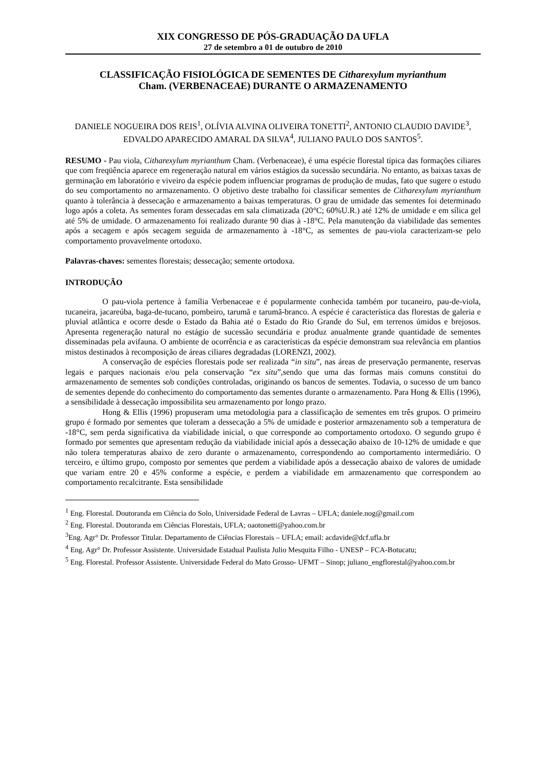XIX CONGRESSO DE PÓS-GRADUAÇÃO DA UFLA
27 de setembro a 01 de outubro de 2010
CLASSIFICAÇÃO FISIOLÓGICA DE SEMENTES DE Citharexylum myrianthum
Cham. (VERBENACEAE) DURANTE O ARMAZENAMENTO
DANIELE NOGUEIRA DOS REIS<sup>1</sup>, OLÍVIA ALVINA OLIVEIRA TONETTI<sup>2</sup>, ANTONIO CLAUDIO DAVIDE<sup>3</sup>, EDVALDO APARECIDO AMARAL DA SILVA<sup>4</sup>, JULIANO PAULO DOS SANTOS<sup>5</sup>.
RESUMO - Pau viola, Citharexylum myrianthum Cham. (Verbenaceae), é uma espécie florestal típica das formações ciliares que com freqüência aparece em regeneração natural em vários estágios da sucessão secundária. No entanto, as baixas taxas de germinação em laboratório e viveiro da espécie podem influenciar programas de produção de mudas, fato que sugere o estudo do seu comportamento no armazenamento. O objetivo deste trabalho foi classificar sementes de Citharexylum myrianthum quanto à tolerância à dessecação e armazenamento a baixas temperaturas. O grau de umidade das sementes foi determinado logo após a coleta. As sementes foram dessecadas em sala climatizada (20°C; 60%U.R.) até 12% de umidade e em sílica gel até 5% de umidade. O armazenamento foi realizado durante 90 dias à -18°C. Pela manutenção da viabilidade das sementes após a secagem e após secagem seguida de armazenamento à -18°C, as sementes de pau-viola caracterizam-se pelo comportamento provavelmente ortodoxo.
Palavras-chaves: sementes florestais; dessecação; semente ortodoxa.
INTRODUÇÃO
O pau-viola pertence à família Verbenaceae e é popularmente conhecida também por tucaneiro, pau-de-viola, tucaneira, jacareúba, baga-de-tucano, pombeiro, tarumã e tarumã-branco. A espécie é característica das florestas de galeria e pluvial atlântica e ocorre desde o Estado da Bahia até o Estado do Rio Grande do Sul, em terrenos úmidos e brejosos. Apresenta regeneração natural no estágio de sucessão secundária e produz anualmente grande quantidade de sementes disseminadas pela avifauna. O ambiente de ocorrência e as características da espécie demonstram sua relevância em plantios mistos destinados à recomposição de áreas ciliares degradadas (LORENZI, 2002).
A conservação de espécies florestais pode ser realizada “in situ”, nas áreas de preservação permanente, reservas legais e parques nacionais e/ou pela conservação “ex situ”,sendo que uma das formas mais comuns constitui do armazenamento de sementes sob condições controladas, originando os bancos de sementes. Todavia, o sucesso de um banco de sementes depende do conhecimento do comportamento das sementes durante o armazenamento. Para Hong & Ellis (1996), a sensibilidade à dessecação impossibilita seu armazenamento por longo prazo.
Hong & Ellis (1996) propuseram uma metodologia para a classificação de sementes em três grupos. O primeiro grupo é formado por sementes que toleram a dessecação a 5% de umidade e posterior armazenamento sob a temperatura de -18°C, sem perda significativa da viabilidade inicial, o que corresponde ao comportamento ortodoxo. O segundo grupo é formado por sementes que apresentam redução da viabilidade inicial após a dessecação abaixo de 10-12% de umidade e que não tolera temperaturas abaixo de zero durante o armazenamento, correspondendo ao comportamento intermediário. O terceiro, e último grupo, composto por sementes que perdem a viabilidade após a dessecação abaixo de valores de umidade que variam entre 20 e 45% conforme a espécie, e perdem a viabilidade em armazenamento que correspondem ao comportamento recalcitrante. Esta sensibilidade
<sup>1</sup> Eng. Florestal. Doutoranda em Ciência do Solo, Universidade Federal de Lavras – UFLA; daniele.nog@gmail.com
<sup>2</sup> Eng. Florestal. Doutoranda em Ciências Florestais, UFLA; oaotonetti@yahoo.com.br
<sup>3</sup> Eng. Agr° Dr. Professor Titular. Departamento de Ciências Florestais – UFLA; email: acdavide@dcf.ufla.br
<sup>4</sup> Eng. Agr° Dr. Professor Assistente. Universidade Estadual Paulista Julio Mesquita Filho - UNESP – FCA-Botucatu;
<sup>5</sup> Eng. Florestal. Professor Assistente. Universidade Federal do Mato Grosso- UFMT – Sinop; juliano_engflorestal@yahoo.com.br